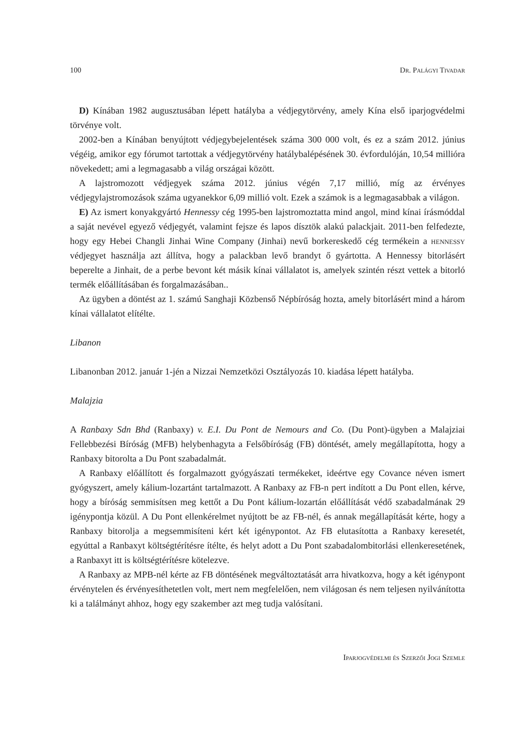100 Dr. Palágyi Tivadar
D) Kínában 1982 augusztusában lépett hatályba a védjegytörvény, amely Kína első iparjogvédelmi törvénye volt.
2002-ben a Kínában benyújtott védjegybejelentések száma 300 000 volt, és ez a szám 2012. június végéig, amikor egy fórumot tartottak a védjegytörvény hatálybalépésének 30. évfordulóján, 10,54 millióra növekedett; ami a legmagasabb a világ országai között.
A lajstromozott védjegyek száma 2012. június végén 7,17 millió, míg az érvényes védjegylajstromozások száma ugyanekkor 6,09 millió volt. Ezek a számok is a legmagasabbak a világon.
E) Az ismert konyakgyártó Hennessy cég 1995-ben lajstromoztatta mind angol, mind kínai írásmóddal a saját nevével egyező védjegyét, valamint fejsze és lapos dísztök alakú palackjait. 2011-ben felfedezte, hogy egy Hebei Changli Jinhai Wine Company (Jinhai) nevű borkereskedő cég termékein a hennessy védjegyet használja azt állítva, hogy a palackban levő brandyt ő gyártotta. A Hennessy bitorlásért beperelte a Jinhait, de a perbe bevont két másik kínai vállalatot is, amelyek szintén részt vettek a bitorló termék előállításában és forgalmazásában..
Az ügyben a döntést az 1. számú Sanghaji Közbenső Népbíróság hozta, amely bitorlásért mind a három kínai vállalatot elítélte.
Libanon
Libanonban 2012. január 1-jén a Nizzai Nemzetközi Osztályozás 10. kiadása lépett hatályba.
Malajzia
A Ranbaxy Sdn Bhd (Ranbaxy) v. E.I. Du Pont de Nemours and Co. (Du Pont)-ügyben a Malajziai Fellebbezési Bíróság (MFB) helybenhagyta a Felsőbíróság (FB) döntését, amely megállapította, hogy a Ranbaxy bitorolta a Du Pont szabadalmát.
A Ranbaxy előállított és forgalmazott gyógyászati termékeket, ideértve egy Covance néven ismert gyógyszert, amely kálium-lozartánt tartalmazott. A Ranbaxy az FB-n pert indított a Du Pont ellen, kérve, hogy a bíróság semmisítsen meg kettőt a Du Pont kálium-lozartán előállítását védő szabadalmának 29 igénypontja közül. A Du Pont ellenkérelmet nyújtott be az FB-nél, és annak megállapítását kérte, hogy a Ranbaxy bitorolja a megsemmisíteni kért két igénypontot. Az FB elutasította a Ranbaxy keresetét, egyúttal a Ranbaxyt költségtérítésre ítélte, és helyt adott a Du Pont szabadalombitorlási ellenkeresetének, a Ranbaxyt itt is költségtérítésre kötelezve.
A Ranbaxy az MPB-nél kérte az FB döntésének megváltoztatását arra hivatkozva, hogy a két igénypont érvénytelen és érvényesíthetetlen volt, mert nem megfelelően, nem világosan és nem teljesen nyilvánította ki a találmányt ahhoz, hogy egy szakember azt meg tudja valósítani.
Iparjogvédelmi és Szerzői Jogi Szemle